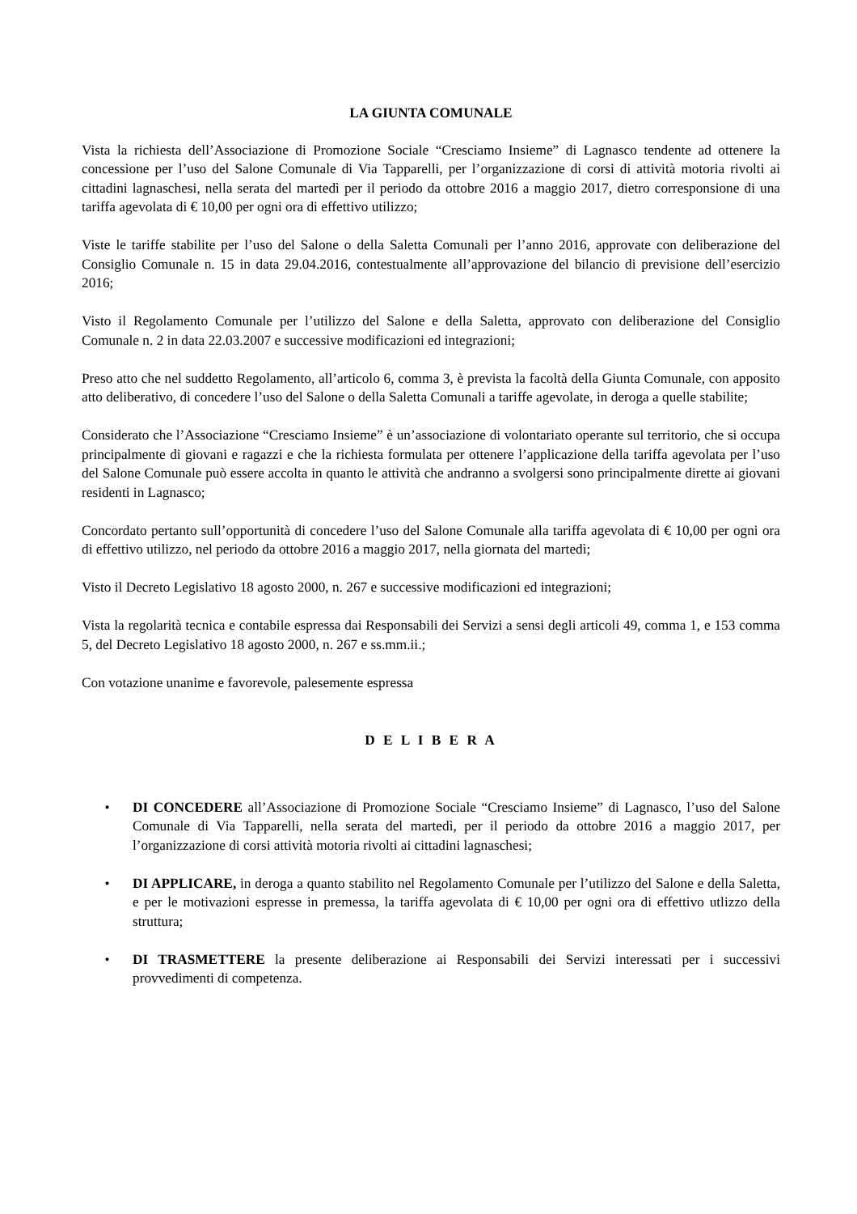LA GIUNTA COMUNALE
Vista la richiesta dell’Associazione di Promozione Sociale “Cresciamo Insieme” di Lagnasco tendente ad ottenere la concessione per l’uso del Salone Comunale di Via Tapparelli, per l’organizzazione di corsi di attività motoria rivolti ai cittadini lagnaschesi, nella serata del martedì per il periodo da ottobre 2016 a maggio 2017, dietro corresponsione di una tariffa agevolata di € 10,00 per ogni ora di effettivo utilizzo;
Viste le tariffe stabilite per l’uso del Salone o della Saletta Comunali per l’anno 2016, approvate con deliberazione del Consiglio Comunale n. 15 in data 29.04.2016, contestualmente all’approvazione del bilancio di previsione dell’esercizio 2016;
Visto il Regolamento Comunale per l’utilizzo del Salone e della Saletta, approvato con deliberazione del Consiglio Comunale n. 2 in data 22.03.2007 e successive modificazioni ed integrazioni;
Preso atto che nel suddetto Regolamento, all’articolo 6, comma 3, è prevista la facoltà della Giunta Comunale, con apposito atto deliberativo, di concedere l’uso del Salone o della Saletta Comunali a tariffe agevolate, in deroga a quelle stabilite;
Considerato che l’Associazione “Cresciamo Insieme” è un’associazione di volontariato operante sul territorio, che si occupa principalmente di giovani e ragazzi e che la richiesta formulata per ottenere l’applicazione della tariffa agevolata per l’uso del Salone Comunale può essere accolta in quanto le attività che andranno a svolgersi sono principalmente dirette ai giovani residenti in Lagnasco;
Concordato pertanto sull’opportunità di concedere l’uso del Salone Comunale alla tariffa agevolata di € 10,00 per ogni ora di effettivo utilizzo, nel periodo da ottobre 2016 a maggio 2017, nella giornata del martedì;
Visto il Decreto Legislativo 18 agosto 2000, n. 267 e successive modificazioni ed integrazioni;
Vista la regolarità tecnica e contabile espressa dai Responsabili dei Servizi a sensi degli articoli 49, comma 1, e 153 comma 5, del Decreto Legislativo 18 agosto 2000, n. 267 e ss.mm.ii.;
Con votazione unanime e favorevole, palesemente espressa
D E L I B E R A
• DI CONCEDERE all’Associazione di Promozione Sociale “Cresciamo Insieme” di Lagnasco, l’uso del Salone Comunale di Via Tapparelli, nella serata del martedì, per il periodo da ottobre 2016 a maggio 2017, per l’organizzazione di corsi attività motoria rivolti ai cittadini lagnaschesi;
• DI APPLICARE, in deroga a quanto stabilito nel Regolamento Comunale per l’utilizzo del Salone e della Saletta, e per le motivazioni espresse in premessa, la tariffa agevolata di € 10,00 per ogni ora di effettivo utlizzo della struttura;
• DI TRASMETTERE la presente deliberazione ai Responsabili dei Servizi interessati per i successivi provvedimenti di competenza.